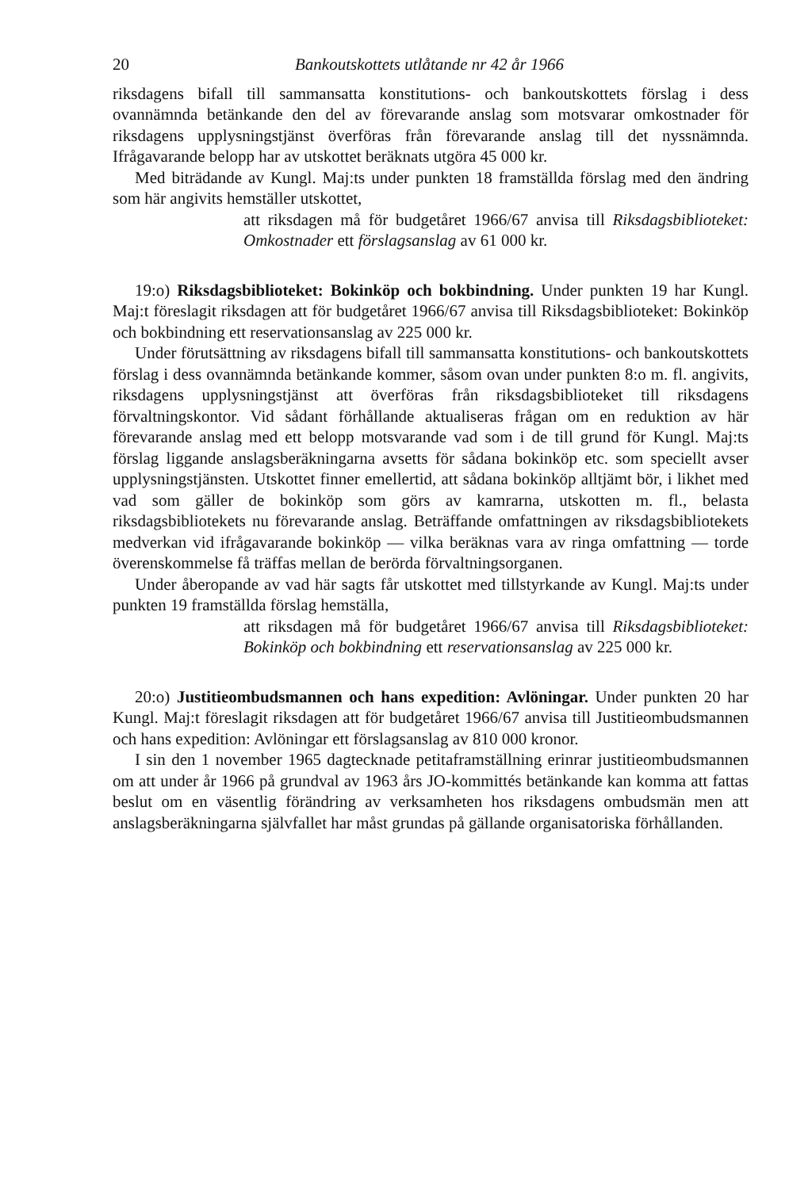20 Bankoutskottets utlåtande nr 42 år 1966
riksdagens bifall till sammansatta konstitutions- och bankoutskottets förslag i dess ovannämnda betänkande den del av förevarande anslag som motsvarar omkostnader för riksdagens upplysningstjänst överföras från förevarande anslag till det nyssnämnda. Ifrågavarande belopp har av utskottet beräknats utgöra 45 000 kr.
Med biträdande av Kungl. Maj:ts under punkten 18 framställda förslag med den ändring som här angivits hemställer utskottet,
att riksdagen må för budgetåret 1966/67 anvisa till Riksdagsbiblioteket: Omkostnader ett förslagsanslag av 61 000 kr.
19:o) Riksdagsbiblioteket: Bokinköp och bokbindning. Under punkten 19 har Kungl. Maj:t föreslagit riksdagen att för budgetåret 1966/67 anvisa till Riksdagsbiblioteket: Bokinköp och bokbindning ett reservationsanslag av 225 000 kr.
Under förutsättning av riksdagens bifall till sammansatta konstitutions- och bankoutskottets förslag i dess ovannämnda betänkande kommer, såsom ovan under punkten 8:o m. fl. angivits, riksdagens upplysningstjänst att överföras från riksdagsbiblioteket till riksdagens förvaltningskontor. Vid sådant förhållande aktualiseras frågan om en reduktion av här förevarande anslag med ett belopp motsvarande vad som i de till grund för Kungl. Maj:ts förslag liggande anslagsberäkningarna avsetts för sådana bokinköp etc. som speciellt avser upplysningstjänsten. Utskottet finner emellertid, att sådana bokinköp alltjämt bör, i likhet med vad som gäller de bokinköp som görs av kamrarna, utskotten m. fl., belasta riksdagsbibliotekets nu förevarande anslag. Beträffande omfattningen av riksdagsbibliotekets medverkan vid ifrågavarande bokinköp — vilka beräknas vara av ringa omfattning — torde överenskommelse få träffas mellan de berörda förvaltningsorganen.
Under åberopande av vad här sagts får utskottet med tillstyrkande av Kungl. Maj:ts under punkten 19 framställda förslag hemställa,
att riksdagen må för budgetåret 1966/67 anvisa till Riksdagsbiblioteket: Bokinköp och bokbindning ett reservationsanslag av 225 000 kr.
20:o) Justitieombudsmannen och hans expedition: Avlöningar. Under punkten 20 har Kungl. Maj:t föreslagit riksdagen att för budgetåret 1966/67 anvisa till Justitieombudsmannen och hans expedition: Avlöningar ett förslagsanslag av 810 000 kronor.
I sin den 1 november 1965 dagtecknade petitaframställning erinrar justitieombudsmannen om att under år 1966 på grundval av 1963 års JO-kommittés betänkande kan komma att fattas beslut om en väsentlig förändring av verksamheten hos riksdagens ombudsmän men att anslagsberäkningarna självfallet har måst grundas på gällande organisatoriska förhållanden.